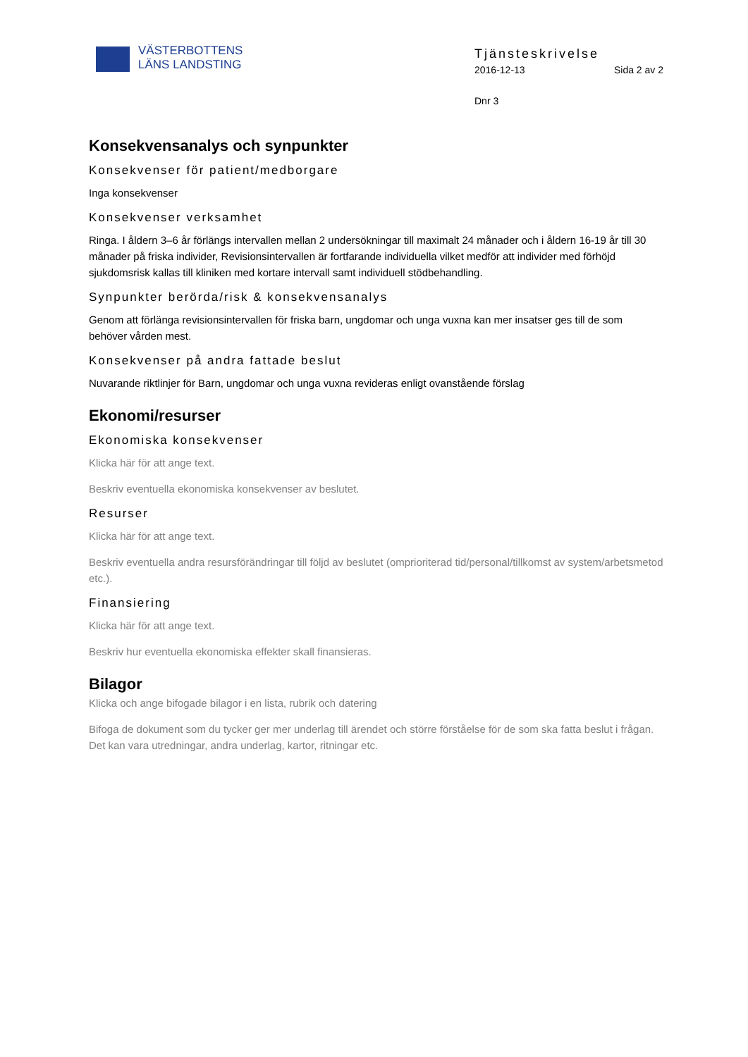VÄSTERBOTTENS
LÄNS LANDSTING
Tjänsteskrivelse
2016-12-13 Sida 2 av 2
Dnr 3
Konsekvensanalys och synpunkter
Konsekvenser för patient/medborgare
Inga konsekvenser
Konsekvenser verksamhet
Ringa. I åldern 3–6 år förlängs intervallen mellan 2 undersökningar till maximalt 24 månader och i åldern 16-19 år till 30 månader på friska individer, Revisionsintervallen är fortfarande individuella vilket medför att individer med förhöjd sjukdomsrisk kallas till kliniken med kortare intervall samt individuell stödbehandling.
Synpunkter berörda/risk & konsekvensanalys
Genom att förlänga revisionsintervallen för friska barn, ungdomar och unga vuxna kan mer insatser ges till de som behöver vården mest.
Konsekvenser på andra fattade beslut
Nuvarande riktlinjer för Barn, ungdomar och unga vuxna revideras enligt ovanstående förslag
Ekonomi/resurser
Ekonomiska konsekvenser
Klicka här för att ange text.
Beskriv eventuella ekonomiska konsekvenser av beslutet.
Resurser
Klicka här för att ange text.
Beskriv eventuella andra resursförändringar till följd av beslutet (omprioriterad tid/personal/tillkomst av system/arbetsmetod etc.).
Finansiering
Klicka här för att ange text.
Beskriv hur eventuella ekonomiska effekter skall finansieras.
Bilagor
Klicka och ange bifogade bilagor i en lista, rubrik och datering
Bifoga de dokument som du tycker ger mer underlag till ärendet och större förståelse för de som ska fatta beslut i frågan. Det kan vara utredningar, andra underlag, kartor, ritningar etc.